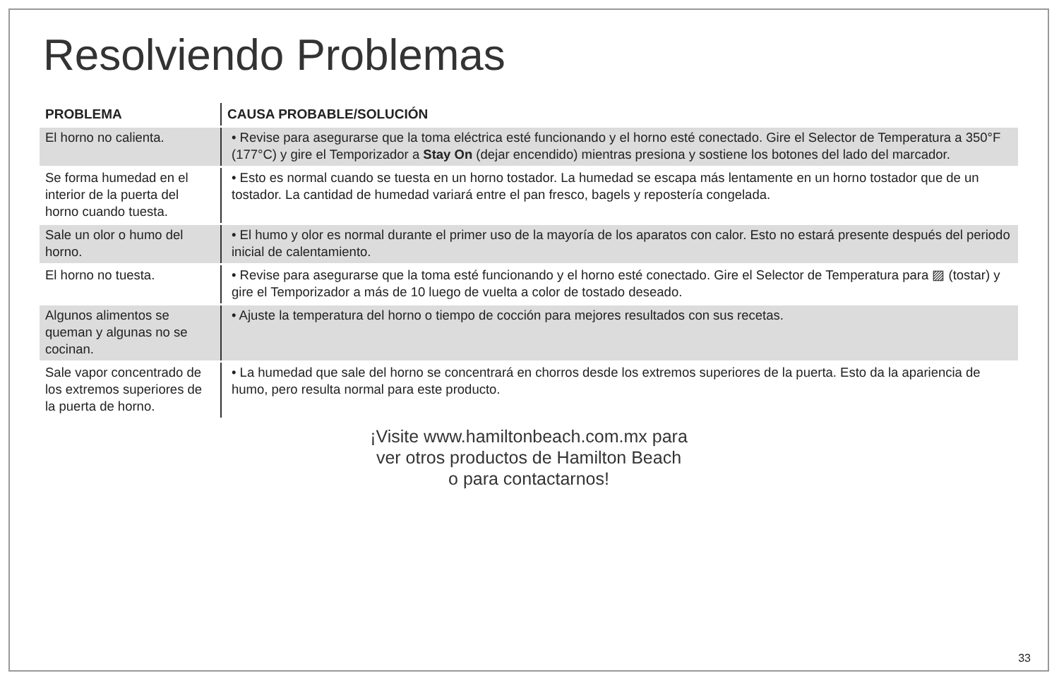Resolviendo Problemas
| PROBLEMA | CAUSA PROBABLE/SOLUCIÓN |
| --- | --- |
| El horno no calienta. | • Revise para asegurarse que la toma eléctrica esté funcionando y el horno esté conectado. Gire el Selector de Temperatura a 350°F (177°C) y gire el Temporizador a Stay On (dejar encendido) mientras presiona y sostiene los botones del lado del marcador. |
| Se forma humedad en el interior de la puerta del horno cuando tuesta. | • Esto es normal cuando se tuesta en un horno tostador. La humedad se escapa más lentamente en un horno tostador que de un tostador. La cantidad de humedad variará entre el pan fresco, bagels y repostería congelada. |
| Sale un olor o humo del horno. | • El humo y olor es normal durante el primer uso de la mayoría de los aparatos con calor. Esto no estará presente después del periodo inicial de calentamiento. |
| El horno no tuesta. | • Revise para asegurarse que la toma esté funcionando y el horno esté conectado. Gire el Selector de Temperatura para ▨ (tostar) y gire el Temporizador a más de 10 luego de vuelta a color de tostado deseado. |
| Algunos alimentos se queman y algunas no se cocinan. | • Ajuste la temperatura del horno o tiempo de cocción para mejores resultados con sus recetas. |
| Sale vapor concentrado de los extremos superiores de la puerta de horno. | • La humedad que sale del horno se concentrará en chorros desde los extremos superiores de la puerta. Esto da la apariencia de humo, pero resulta normal para este producto. |
¡Visite www.hamiltonbeach.com.mx para
ver otros productos de Hamilton Beach
o para contactarnos!
33